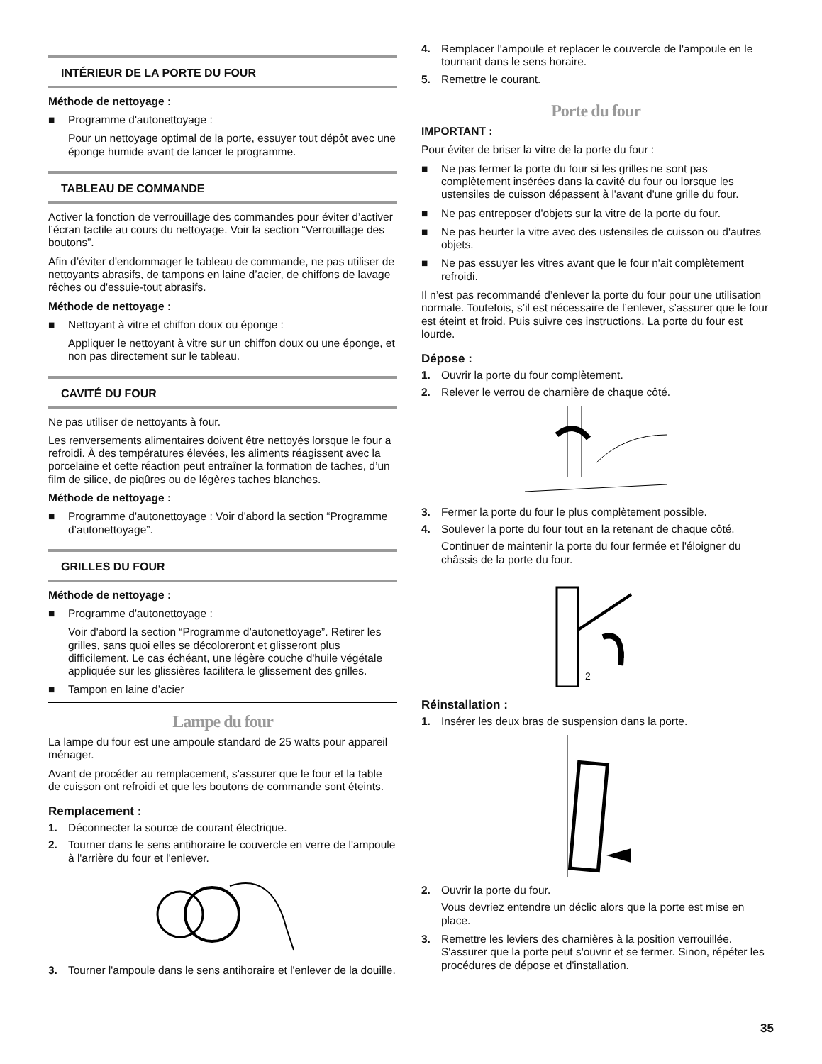INTÉRIEUR DE LA PORTE DU FOUR
Méthode de nettoyage :
■ Programme d'autonettoyage :
Pour un nettoyage optimal de la porte, essuyer tout dépôt avec une éponge humide avant de lancer le programme.
TABLEAU DE COMMANDE
Activer la fonction de verrouillage des commandes pour éviter d’activer l’écran tactile au cours du nettoyage. Voir la section “Verrouillage des boutons”.
Afin d’éviter d'endommager le tableau de commande, ne pas utiliser de nettoyants abrasifs, de tampons en laine d’acier, de chiffons de lavage rêches ou d'essuie-tout abrasifs.
Méthode de nettoyage :
■ Nettoyant à vitre et chiffon doux ou éponge :
Appliquer le nettoyant à vitre sur un chiffon doux ou une éponge, et non pas directement sur le tableau.
CAVITÉ DU FOUR
Ne pas utiliser de nettoyants à four.
Les renversements alimentaires doivent être nettoyés lorsque le four a refroidi. À des températures élevées, les aliments réagissent avec la porcelaine et cette réaction peut entraîner la formation de taches, d’un film de silice, de piqûres ou de légères taches blanches.
Méthode de nettoyage :
■ Programme d'autonettoyage : Voir d'abord la section “Programme d’autonettoyage”.
GRILLES DU FOUR
Méthode de nettoyage :
■ Programme d'autonettoyage :
Voir d'abord la section “Programme d’autonettoyage”. Retirer les grilles, sans quoi elles se décoloreront et glisseront plus difficilement. Le cas échéant, une légère couche d'huile végétale appliquée sur les glissières facilitera le glissement des grilles.
■ Tampon en laine d’acier
Lampe du four
La lampe du four est une ampoule standard de 25 watts pour appareil ménager.
Avant de procéder au remplacement, s'assurer que le four et la table de cuisson ont refroidi et que les boutons de commande sont éteints.
Remplacement :
1. Déconnecter la source de courant électrique.
2. Tourner dans le sens antihoraire le couvercle en verre de l'ampoule à l'arrière du four et l'enlever.
3. Tourner l'ampoule dans le sens antihoraire et l'enlever de la douille.
4. Remplacer l'ampoule et replacer le couvercle de l'ampoule en le tournant dans le sens horaire.
5. Remettre le courant.
Porte du four
IMPORTANT :
Pour éviter de briser la vitre de la porte du four :
■ Ne pas fermer la porte du four si les grilles ne sont pas complètement insérées dans la cavité du four ou lorsque les ustensiles de cuisson dépassent à l'avant d'une grille du four.
■ Ne pas entreposer d'objets sur la vitre de la porte du four.
■ Ne pas heurter la vitre avec des ustensiles de cuisson ou d'autres objets.
■ Ne pas essuyer les vitres avant que le four n'ait complètement refroidi.
Il n’est pas recommandé d’enlever la porte du four pour une utilisation normale. Toutefois, s’il est nécessaire de l’enlever, s’assurer que le four est éteint et froid. Puis suivre ces instructions. La porte du four est lourde.
Dépose :
1. Ouvrir la porte du four complètement.
2. Relever le verrou de charnière de chaque côté.
3. Fermer la porte du four le plus complètement possible.
4. Soulever la porte du four tout en la retenant de chaque côté.
Continuer de maintenir la porte du four fermée et l'éloigner du châssis de la porte du four.
1
2
Réinstallation :
1. Insérer les deux bras de suspension dans la porte.
2. Ouvrir la porte du four.
Vous devriez entendre un déclic alors que la porte est mise en place.
3. Remettre les leviers des charnières à la position verrouillée. S'assurer que la porte peut s'ouvrir et se fermer. Sinon, répéter les procédures de dépose et d'installation.
35